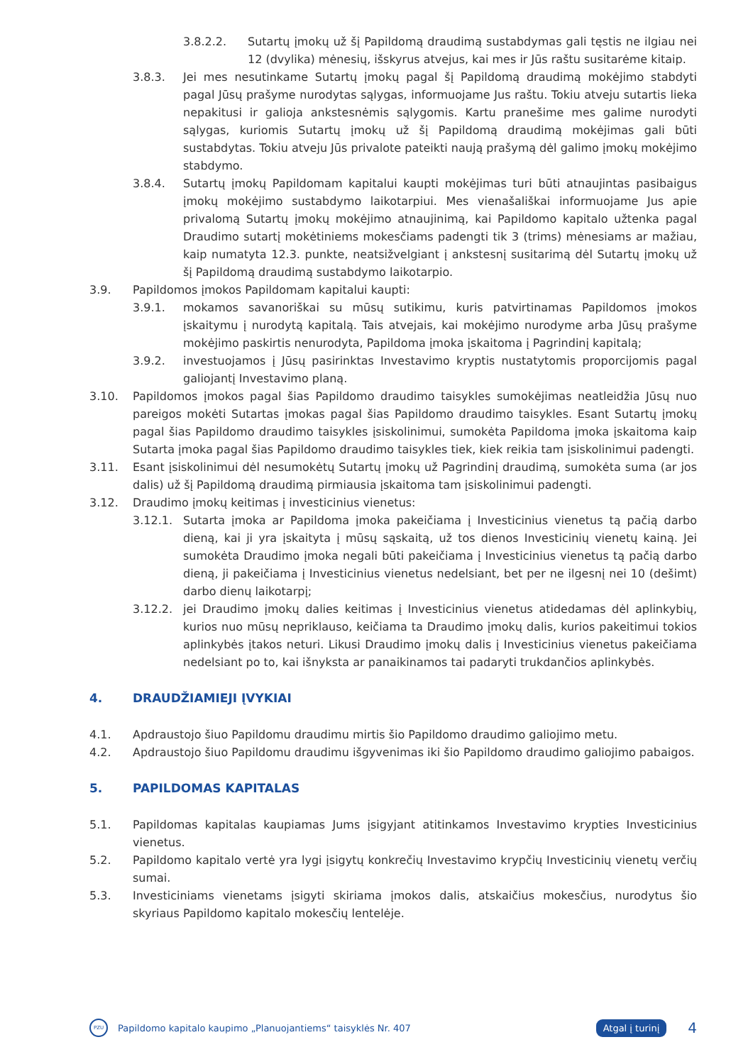3.8.2.2. Sutartų įmokų už šį Papildomą draudimą sustabdymas gali tęstis ne ilgiau nei 12 (dvylika) mėnesių, išskyrus atvejus, kai mes ir Jūs raštu susitarėme kitaip.
3.8.3. Jei mes nesutinkame Sutartų įmokų pagal šį Papildomą draudimą mokėjimo stabdyti pagal Jūsų prašyme nurodytas sąlygas, informuojame Jus raštu. Tokiu atveju sutartis lieka nepakitusi ir galioja ankstesnėmis sąlygomis. Kartu pranešime mes galime nurodyti sąlygas, kuriomis Sutartų įmokų už šį Papildomą draudimą mokėjimas gali būti sustabdytas. Tokiu atveju Jūs privalote pateikti naują prašymą dėl galimo įmokų mokėjimo stabdymo.
3.8.4. Sutartų įmokų Papildomam kapitalui kaupti mokėjimas turi būti atnaujintas pasibaigus įmokų mokėjimo sustabdymo laikotarpiui. Mes vienašališkai informuojame Jus apie privalomą Sutartų įmokų mokėjimo atnaujinimą, kai Papildomo kapitalo užtenka pagal Draudimo sutartį mokėtiniems mokesčiams padengti tik 3 (trims) mėnesiams ar mažiau, kaip numatyta 12.3. punkte, neatsižvelgiant į ankstesnį susitarimą dėl Sutartų įmokų už šį Papildomą draudimą sustabdymo laikotarpio.
3.9. Papildomos įmokos Papildomam kapitalui kaupti:
3.9.1. mokamos savanoriškai su mūsų sutikimu, kuris patvirtinamas Papildomos įmokos įskaitymu į nurodytą kapitalą. Tais atvejais, kai mokėjimo nurodyme arba Jūsų prašyme mokėjimo paskirtis nenurodyta, Papildoma įmoka įskaitoma į Pagrindinį kapitalą;
3.9.2. investuojamos į Jūsų pasirinktas Investavimo kryptis nustatytomis proporcijomis pagal galiojantį Investavimo planą.
3.10. Papildomos įmokos pagal šias Papildomo draudimo taisykles sumokėjimas neatleidžia Jūsų nuo pareigos mokėti Sutartas įmokas pagal šias Papildomo draudimo taisykles. Esant Sutartų įmokų pagal šias Papildomo draudimo taisykles įsiskolinimui, sumokėta Papildoma įmoka įskaitoma kaip Sutarta įmoka pagal šias Papildomo draudimo taisykles tiek, kiek reikia tam įsiskolinimui padengti.
3.11. Esant įsiskolinimui dėl nesumokėtų Sutartų įmokų už Pagrindinį draudimą, sumokėta suma (ar jos dalis) už šį Papildomą draudimą pirmiausia įskaitoma tam įsiskolinimui padengti.
3.12. Draudimo įmokų keitimas į investicinius vienetus:
3.12.1. Sutarta įmoka ar Papildoma įmoka pakeičiama į Investicinius vienetus tą pačią darbo dieną, kai ji yra įskaityta į mūsų sąskaitą, už tos dienos Investicinių vienetų kainą. Jei sumokėta Draudimo įmoka negali būti pakeičiama į Investicinius vienetus tą pačią darbo dieną, ji pakeičiama į Investicinius vienetus nedelsiant, bet per ne ilgesnį nei 10 (dešimt) darbo dienų laikotarpį;
3.12.2. jei Draudimo įmokų dalies keitimas į Investicinius vienetus atidedamas dėl aplinkybių, kurios nuo mūsų nepriklauso, keičiama ta Draudimo įmokų dalis, kurios pakeitimui tokios aplinkybės įtakos neturi. Likusi Draudimo įmokų dalis į Investicinius vienetus pakeičiama nedelsiant po to, kai išnyksta ar panaikinamos tai padaryti trukdančios aplinkybės.
4. DRAUDŽIAMIEJI ĮVYKIAI
4.1. Apdraustojo šiuo Papildomu draudimu mirtis šio Papildomo draudimo galiojimo metu.
4.2. Apdraustojo šiuo Papildomu draudimu išgyvenimas iki šio Papildomo draudimo galiojimo pabaigos.
5. PAPILDOMAS KAPITALAS
5.1. Papildomas kapitalas kaupiamas Jums įsigyjant atitinkamos Investavimo krypties Investicinius vienetus.
5.2. Papildomo kapitalo vertė yra lygi įsigytų konkrečių Investavimo krypčių Investicinių vienetų verčių sumai.
5.3. Investiciniams vienetams įsigyti skiriama įmokos dalis, atskaičius mokesčius, nurodytus šio skyriaus Papildomo kapitalo mokesčių lentelėje.
PZU
Papildomo kapitalo kaupimo „Planuojantiems“ taisyklės Nr. 407 Atgal į turinį 4